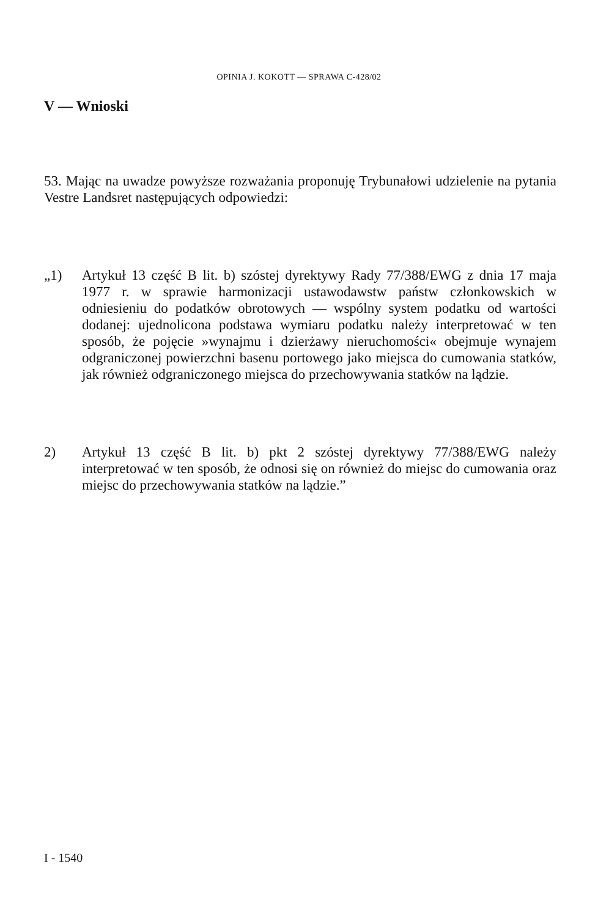OPINIA J. KOKOTT — SPRAWA C-428/02
V — Wnioski
53. Mając na uwadze powyższe rozważania proponuję Trybunałowi udzielenie na pytania Vestre Landsret następujących odpowiedzi:
„1) Artykuł 13 część B lit. b) szóstej dyrektywy Rady 77/388/EWG z dnia 17 maja 1977 r. w sprawie harmonizacji ustawodawstw państw członkowskich w odniesieniu do podatków obrotowych — wspólny system podatku od wartości dodanej: ujednolicona podstawa wymiaru podatku należy interpretować w ten sposób, że pojęcie »wynajmu i dzierżawy nieruchomości« obejmuje wynajem odgraniczonej powierzchni basenu portowego jako miejsca do cumowania statków, jak również odgraniczonego miejsca do przechowywania statków na lądzie.
2) Artykuł 13 część B lit. b) pkt 2 szóstej dyrektywy 77/388/EWG należy interpretować w ten sposób, że odnosi się on również do miejsc do cumowania oraz miejsc do przechowywania statków na lądzie.”
I - 1540